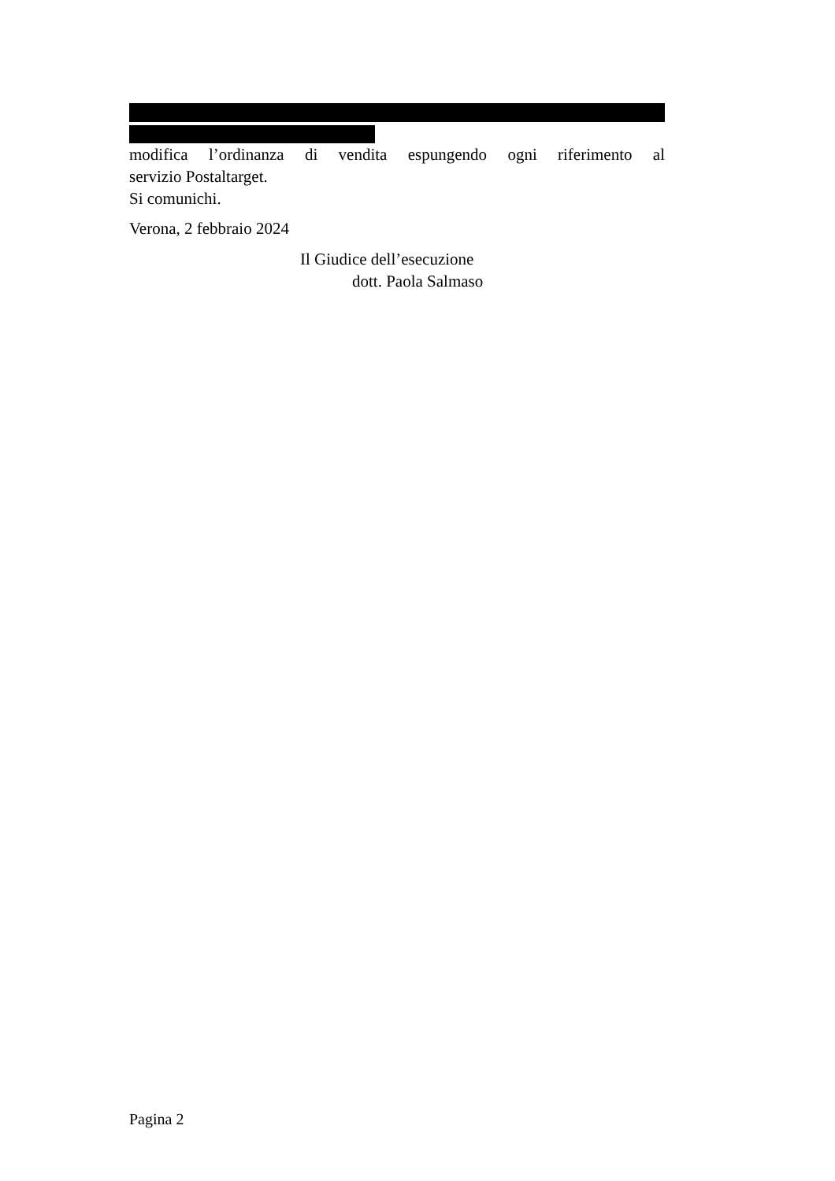modifica l’ordinanza di vendita espungendo ogni riferimento al
servizio Postaltarget.
Si comunichi.
Verona, 2 febbraio 2024
Il Giudice dell’esecuzione
dott. Paola Salmaso
Pagina 2